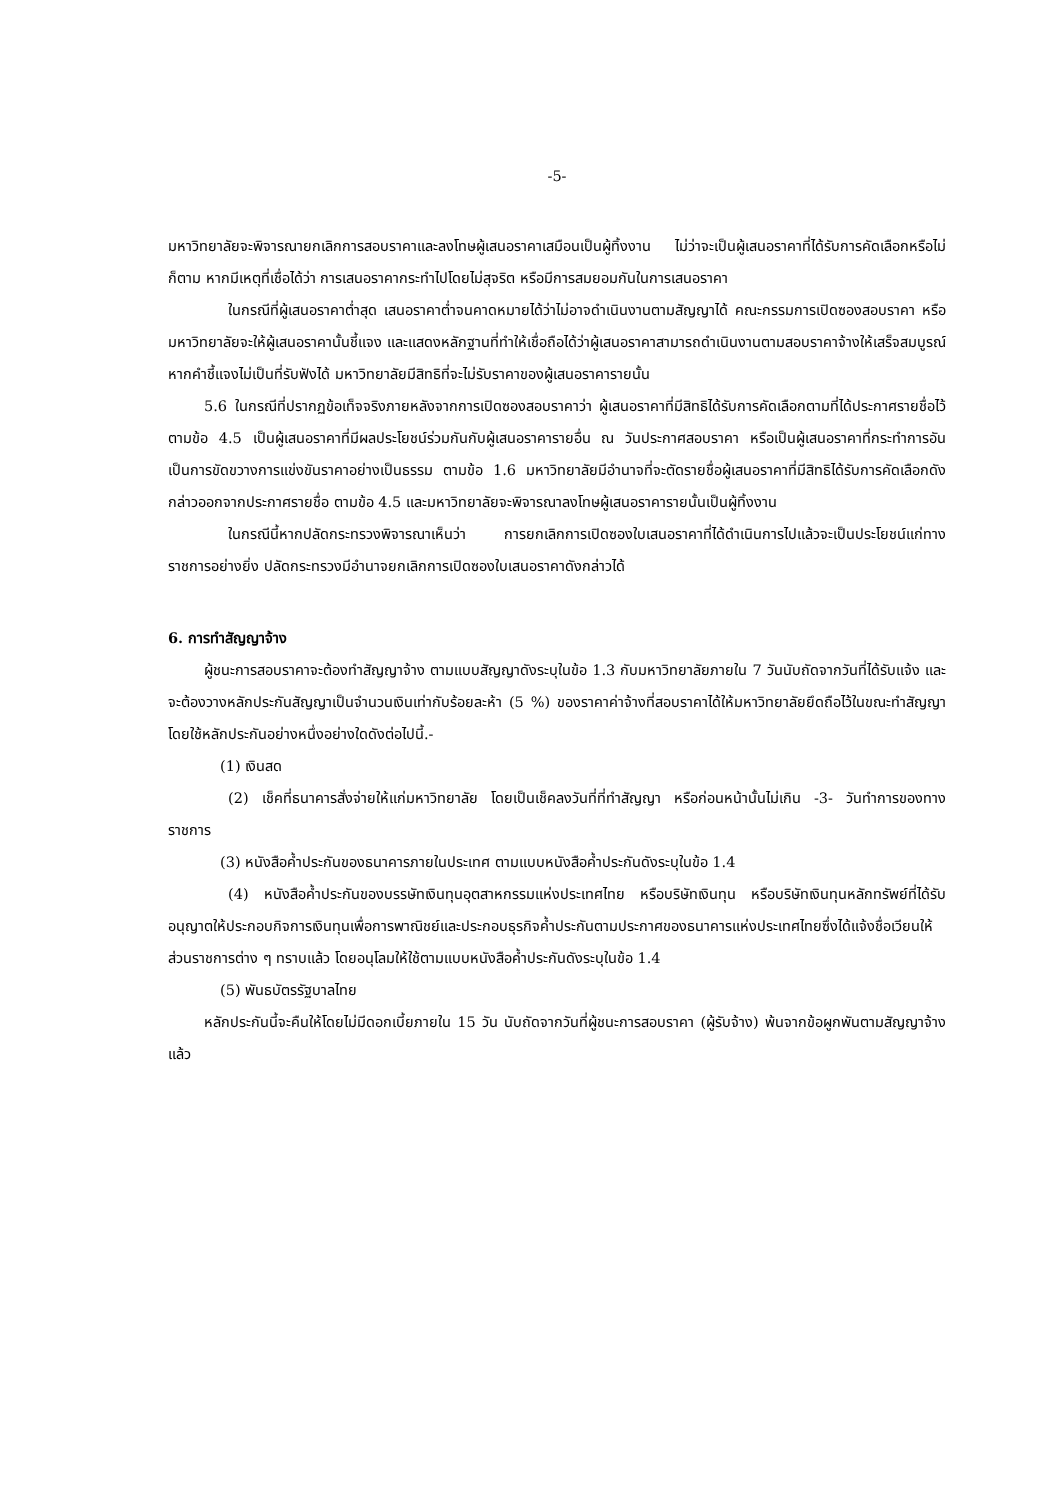-5-
มหาวิทยาลัยจะพิจารณายกเลิกการสอบราคาและลงโทษผู้เสนอราคาเสมือนเป็นผู้ทิ้งงาน ไม่ว่าจะเป็นผู้เสนอราคาที่ได้รับการคัดเลือกหรือไม่ก็ตาม หากมีเหตุที่เชื่อได้ว่า การเสนอราคากระทำไปโดยไม่สุจริต หรือมีการสมยอมกันในการเสนอราคา
ในกรณีที่ผู้เสนอราคาต่ำสุด เสนอราคาต่ำจนคาดหมายได้ว่าไม่อาจดำเนินงานตามสัญญาได้ คณะกรรมการเปิดซองสอบราคา หรือมหาวิทยาลัยจะให้ผู้เสนอราคานั้นชี้แจง และแสดงหลักฐานที่ทำให้เชื่อถือได้ว่าผู้เสนอราคาสามารถดำเนินงานตามสอบราคาจ้างให้เสร็จสมบูรณ์ หากคำชี้แจงไม่เป็นที่รับฟังได้ มหาวิทยาลัยมีสิทธิที่จะไม่รับราคาของผู้เสนอราคารายนั้น
5.6 ในกรณีที่ปรากฏข้อเท็จจริงภายหลังจากการเปิดซองสอบราคาว่า ผู้เสนอราคาที่มีสิทธิได้รับการคัดเลือกตามที่ได้ประกาศรายชื่อไว้ ตามข้อ 4.5 เป็นผู้เสนอราคาที่มีผลประโยชน์ร่วมกันกับผู้เสนอราคารายอื่น ณ วันประกาศสอบราคา หรือเป็นผู้เสนอราคาที่กระทำการอันเป็นการขัดขวางการแข่งขันราคาอย่างเป็นธรรม ตามข้อ 1.6 มหาวิทยาลัยมีอำนาจที่จะตัดรายชื่อผู้เสนอราคาที่มีสิทธิได้รับการคัดเลือกดังกล่าวออกจากประกาศรายชื่อ ตามข้อ 4.5 และมหาวิทยาลัยจะพิจารณาลงโทษผู้เสนอราคารายนั้นเป็นผู้ทิ้งงาน
ในกรณีนี้หากปลัดกระทรวงพิจารณาเห็นว่า การยกเลิกการเปิดซองใบเสนอราคาที่ได้ดำเนินการไปแล้วจะเป็นประโยชน์แก่ทางราชการอย่างยิ่ง ปลัดกระทรวงมีอำนาจยกเลิกการเปิดซองใบเสนอราคาดังกล่าวได้
6. การทำสัญญาจ้าง
ผู้ชนะการสอบราคาจะต้องทำสัญญาจ้าง ตามแบบสัญญาดังระบุในข้อ 1.3 กับมหาวิทยาลัยภายใน 7 วันนับถัดจากวันที่ได้รับแจ้ง และจะต้องวางหลักประกันสัญญาเป็นจำนวนเงินเท่ากับร้อยละห้า (5 %) ของราคาค่าจ้างที่สอบราคาได้ให้มหาวิทยาลัยยึดถือไว้ในขณะทำสัญญา โดยใช้หลักประกันอย่างหนึ่งอย่างใดดังต่อไปนี้.-
(1) เงินสด
(2) เช็คที่ธนาคารสั่งจ่ายให้แก่มหาวิทยาลัย โดยเป็นเช็คลงวันที่ที่ทำสัญญา หรือก่อนหน้านั้นไม่เกิน -3- วันทำการของทางราชการ
(3) หนังสือค้ำประกันของธนาคารภายในประเทศ ตามแบบหนังสือค้ำประกันดังระบุในข้อ 1.4
(4) หนังสือค้ำประกันของบรรษัทเงินทุนอุตสาหกรรมแห่งประเทศไทย หรือบริษัทเงินทุน หรือบริษัทเงินทุนหลักทรัพย์ที่ได้รับอนุญาตให้ประกอบกิจการเงินทุนเพื่อการพาณิชย์และประกอบธุรกิจค้ำประกันตามประกาศของธนาคารแห่งประเทศไทยซึ่งได้แจ้งชื่อเวียนให้ส่วนราชการต่าง ๆ ทราบแล้ว โดยอนุโลมให้ใช้ตามแบบหนังสือค้ำประกันดังระบุในข้อ 1.4
(5) พันธบัตรรัฐบาลไทย
หลักประกันนี้จะคืนให้โดยไม่มีดอกเบี้ยภายใน 15 วัน นับถัดจากวันที่ผู้ชนะการสอบราคา (ผู้รับจ้าง) พ้นจากข้อผูกพันตามสัญญาจ้างแล้ว